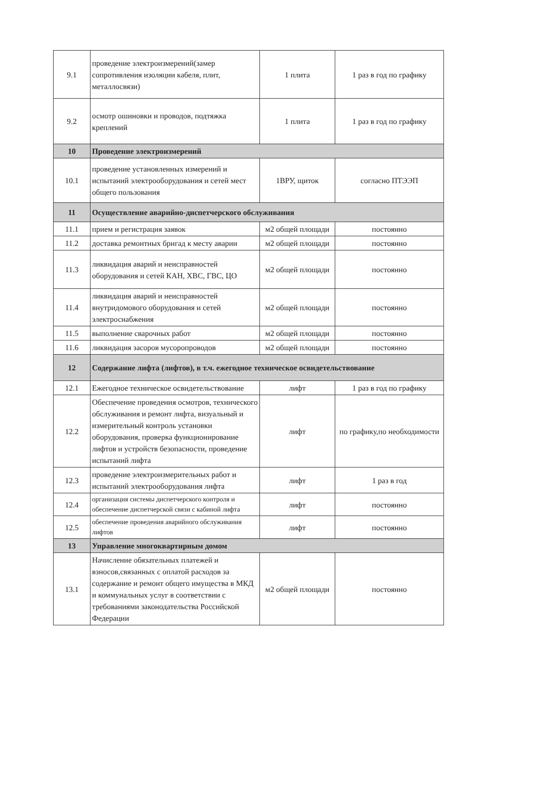| 9.1 | проведение электроизмерений(замер сопротивления изоляции кабеля, плит, металлосвязи) | 1 плита | 1 раз в год по графику |
| 9.2 | осмотр ошиновки и проводов, подтяжка креплений | 1 плита | 1 раз в год по графику |
| 10 | Проведение электроизмерений | | |
| 10.1 | проведение установленных измерений и испытаний электрооборудования и сетей мест общего пользования | 1ВРУ, щиток | согласно ПТЭЭП |
| 11 | Осуществление аварийно-диспетчерского обслуживания | | |
| 11.1 | прием и регистрация заявок | м2 общей площади | постоянно |
| 11.2 | доставка ремонтных бригад к месту аварии | м2 общей площади | постоянно |
| 11.3 | ликвидация аварий и неисправностей оборудования и сетей КАН, ХВС, ГВС, ЦО | м2 общей площади | постоянно |
| 11.4 | ликвидация аварий и неисправностей внутридомового оборудования и сетей электроснабжения | м2 общей площади | постоянно |
| 11.5 | выполнение сварочных работ | м2 общей площади | постоянно |
| 11.6 | ликвидация засоров мусоропроводов | м2 общей площади | постоянно |
| 12 | Содержание лифта (лифтов), в т.ч. ежегодное техническое освидетельствование | | |
| 12.1 | Ежегодное техническое освидетельствование | лифт | 1 раз в год по графику |
| 12.2 | Обеспечение проведения осмотров, технического обслуживания и ремонт лифта, визуальный и измерительный контроль установки оборудования, проверка функционирование лифтов и устройств безопасности, проведение испытаний лифта | лифт | по графику,по необходимости |
| 12.3 | проведение электроизмерительных работ и испытаний электрооборудования лифта | лифт | 1 раз в год |
| 12.4 | организация системы диспетчерского контроля и обеспечение диспетчерской связи с кабиной лифта | лифт | постоянно |
| 12.5 | обеспечение проведения аварийного обслуживания лифтов | лифт | постоянно |
| 13 | Управление многоквартирным домом | | |
| 13.1 | Начисление обязательных платежей и взносов,связанных с оплатой расходов за содержание и ремонт общего имущества в МКД и коммунальных услуг в соответствии с требованиями законодательства Российской Федерации | м2 общей площади | постоянно |